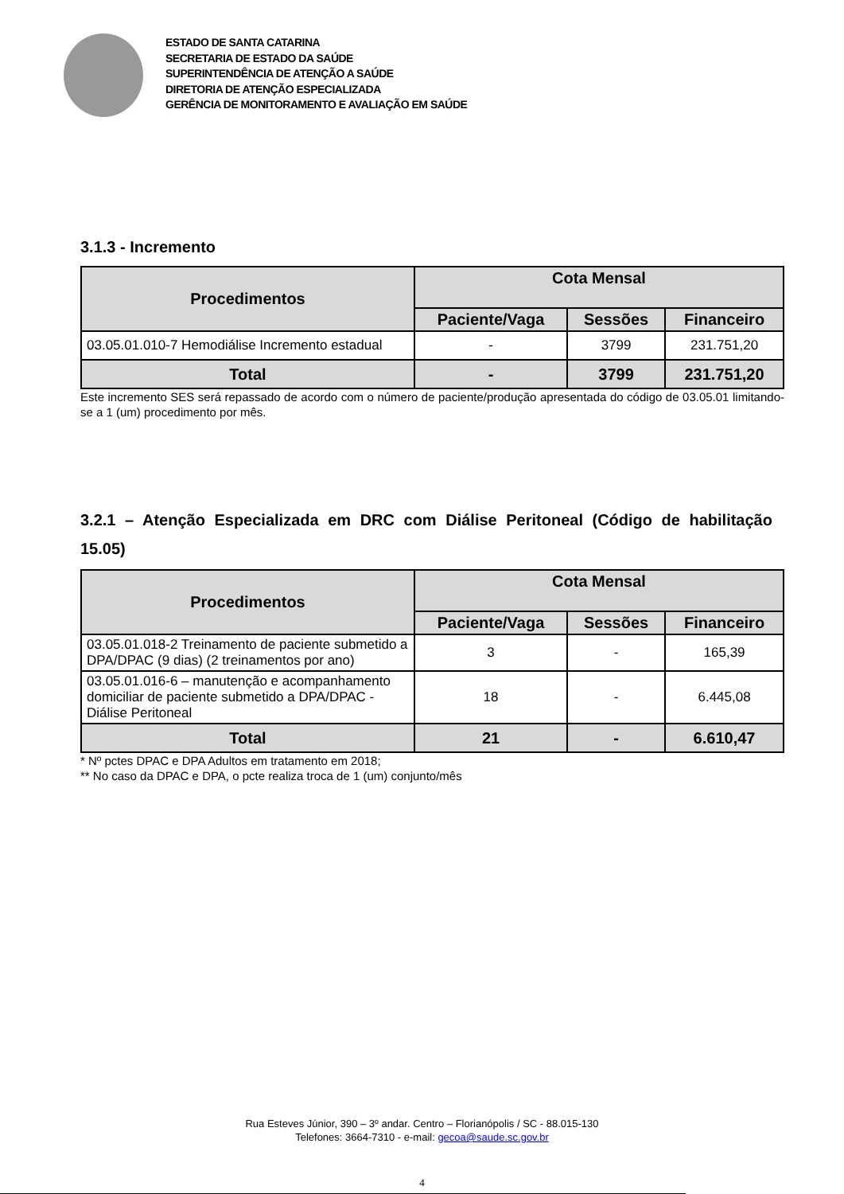ESTADO DE SANTA CATARINA
SECRETARIA DE ESTADO DA SAÚDE
SUPERINTENDÊNCIA DE ATENÇÃO A SAÚDE
DIRETORIA DE ATENÇÃO ESPECIALIZADA
GERÊNCIA DE MONITORAMENTO E AVALIAÇÃO EM SAÚDE
3.1.3 - Incremento
| Procedimentos | Cota Mensal | | |
| --- | --- | --- | --- |
| | Paciente/Vaga | Sessões | Financeiro |
| 03.05.01.010-7 Hemodiálise Incremento estadual | - | 3799 | 231.751,20 |
| Total | - | 3799 | 231.751,20 |
Este incremento SES será repassado de acordo com o número de paciente/produção apresentada do código de 03.05.01 limitando-se a 1 (um) procedimento por mês.
3.2.1 – Atenção Especializada em DRC com Diálise Peritoneal (Código de habilitação 15.05)
| Procedimentos | Cota Mensal | | |
| --- | --- | --- | --- |
| | Paciente/Vaga | Sessões | Financeiro |
| 03.05.01.018-2 Treinamento de paciente submetido a DPA/DPAC (9 dias) (2 treinamentos por ano) | 3 | - | 165,39 |
| 03.05.01.016-6 – manutenção e acompanhamento domiciliar de paciente submetido a DPA/DPAC - Diálise Peritoneal | 18 | - | 6.445,08 |
| Total | 21 | - | 6.610,47 |
* Nº pctes DPAC e DPA Adultos em tratamento em 2018;
** No caso da DPAC e DPA, o pcte realiza troca de 1 (um) conjunto/mês
Rua Esteves Júnior, 390 – 3º andar. Centro – Florianópolis / SC - 88.015-130
Telefones: 3664-7310 - e-mail: gecoa@saude.sc.gov.br
4